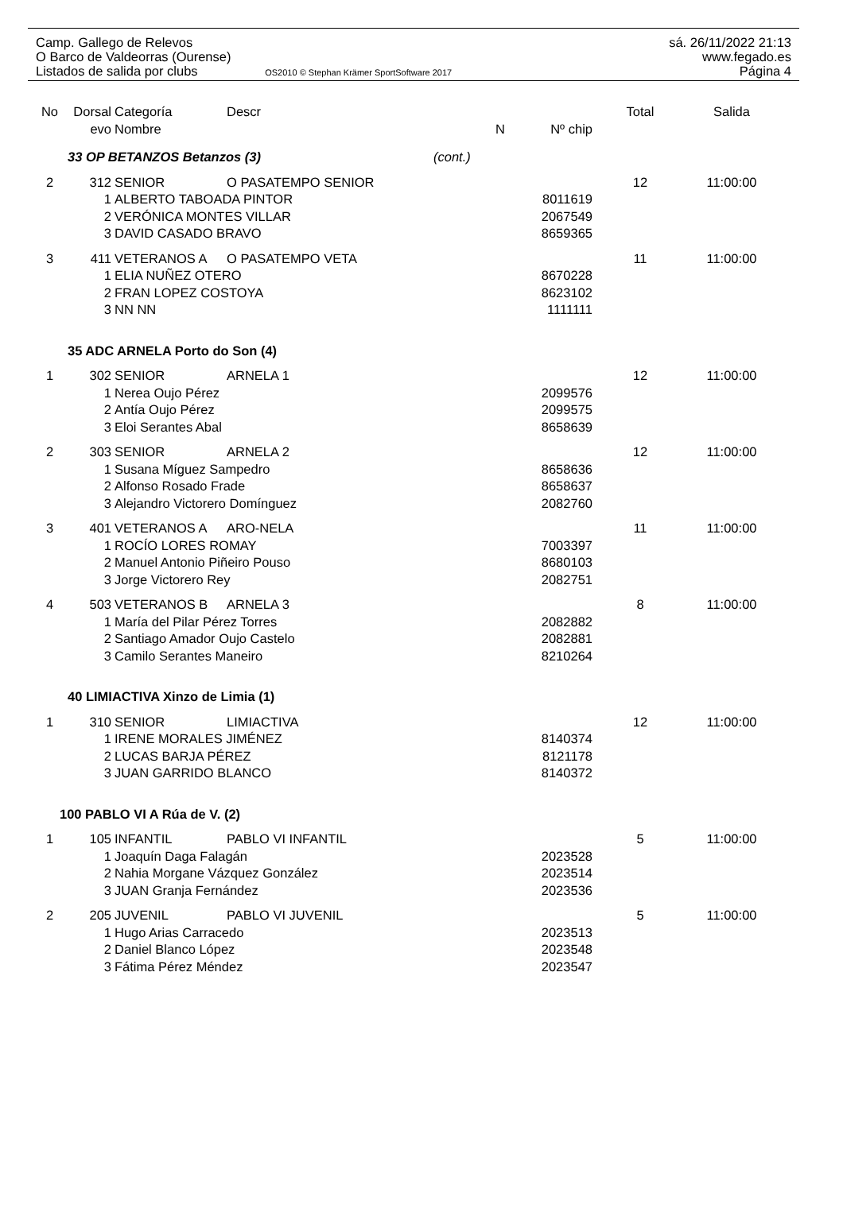Camp. Gallego de Relevos
O Barco de Valdeorras (Ourense)
Listados de salida por clubs OS2010 © Stephan Krämer SportSoftware 2017
sá. 26/11/2022 21:13
www.fegado.es
Página 4
| No | Dorsal | Categoría | Descr | | | Total | Salida |
| --- | --- | --- | --- | --- | --- | --- | --- |
| | evo | Nombre | | N | Nº chip | | |
| 33 OP BETANZOS Betanzos (3) | | | | (cont.) | | | |
| 2 | 312 | SENIOR | O PASATEMPO SENIOR | | | 12 | 11:00:00 |
| | 1 | ALBERTO TABOADA PINTOR | | | 8011619 | | |
| | 2 | VERÓNICA MONTES VILLAR | | | 2067549 | | |
| | 3 | DAVID CASADO BRAVO | | | 8659365 | | |
| 3 | 411 | VETERANOS A | O PASATEMPO VETA | | | 11 | 11:00:00 |
| | 1 | ELIA NUÑEZ OTERO | | | 8670228 | | |
| | 2 | FRAN LOPEZ COSTOYA | | | 8623102 | | |
| | 3 | NN NN | | | 1111111 | | |
| 35 ADC ARNELA Porto do Son (4) | | | | | | | |
| 1 | 302 | SENIOR | ARNELA 1 | | | 12 | 11:00:00 |
| | 1 | Nerea Oujo Pérez | | | 2099576 | | |
| | 2 | Antía Oujo Pérez | | | 2099575 | | |
| | 3 | Eloi Serantes Abal | | | 8658639 | | |
| 2 | 303 | SENIOR | ARNELA 2 | | | 12 | 11:00:00 |
| | 1 | Susana Míguez Sampedro | | | 8658636 | | |
| | 2 | Alfonso Rosado Frade | | | 8658637 | | |
| | 3 | Alejandro Victorero Domínguez | | | 2082760 | | |
| 3 | 401 | VETERANOS A | ARO-NELA | | | 11 | 11:00:00 |
| | 1 | ROCÍO LORES ROMAY | | | 7003397 | | |
| | 2 | Manuel Antonio Piñeiro Pouso | | | 8680103 | | |
| | 3 | Jorge Victorero Rey | | | 2082751 | | |
| 4 | 503 | VETERANOS B | ARNELA 3 | | | 8 | 11:00:00 |
| | 1 | María del Pilar Pérez Torres | | | 2082882 | | |
| | 2 | Santiago Amador Oujo Castelo | | | 2082881 | | |
| | 3 | Camilo Serantes Maneiro | | | 8210264 | | |
| 40 LIMIACTIVA Xinzo de Limia (1) | | | | | | | |
| 1 | 310 | SENIOR | LIMIACTIVA | | | 12 | 11:00:00 |
| | 1 | IRENE MORALES JIMÉNEZ | | | 8140374 | | |
| | 2 | LUCAS BARJA PÉREZ | | | 8121178 | | |
| | 3 | JUAN GARRIDO BLANCO | | | 8140372 | | |
| 100 PABLO VI A Rúa de V. (2) | | | | | | | |
| 1 | 105 | INFANTIL | PABLO VI INFANTIL | | | 5 | 11:00:00 |
| | 1 | Joaquín Daga Falagán | | | 2023528 | | |
| | 2 | Nahia Morgane Vázquez González | | | 2023514 | | |
| | 3 | JUAN Granja Fernández | | | 2023536 | | |
| 2 | 205 | JUVENIL | PABLO VI JUVENIL | | | 5 | 11:00:00 |
| | 1 | Hugo Arias Carracedo | | | 2023513 | | |
| | 2 | Daniel Blanco López | | | 2023548 | | |
| | 3 | Fátima Pérez Méndez | | | 2023547 | | |